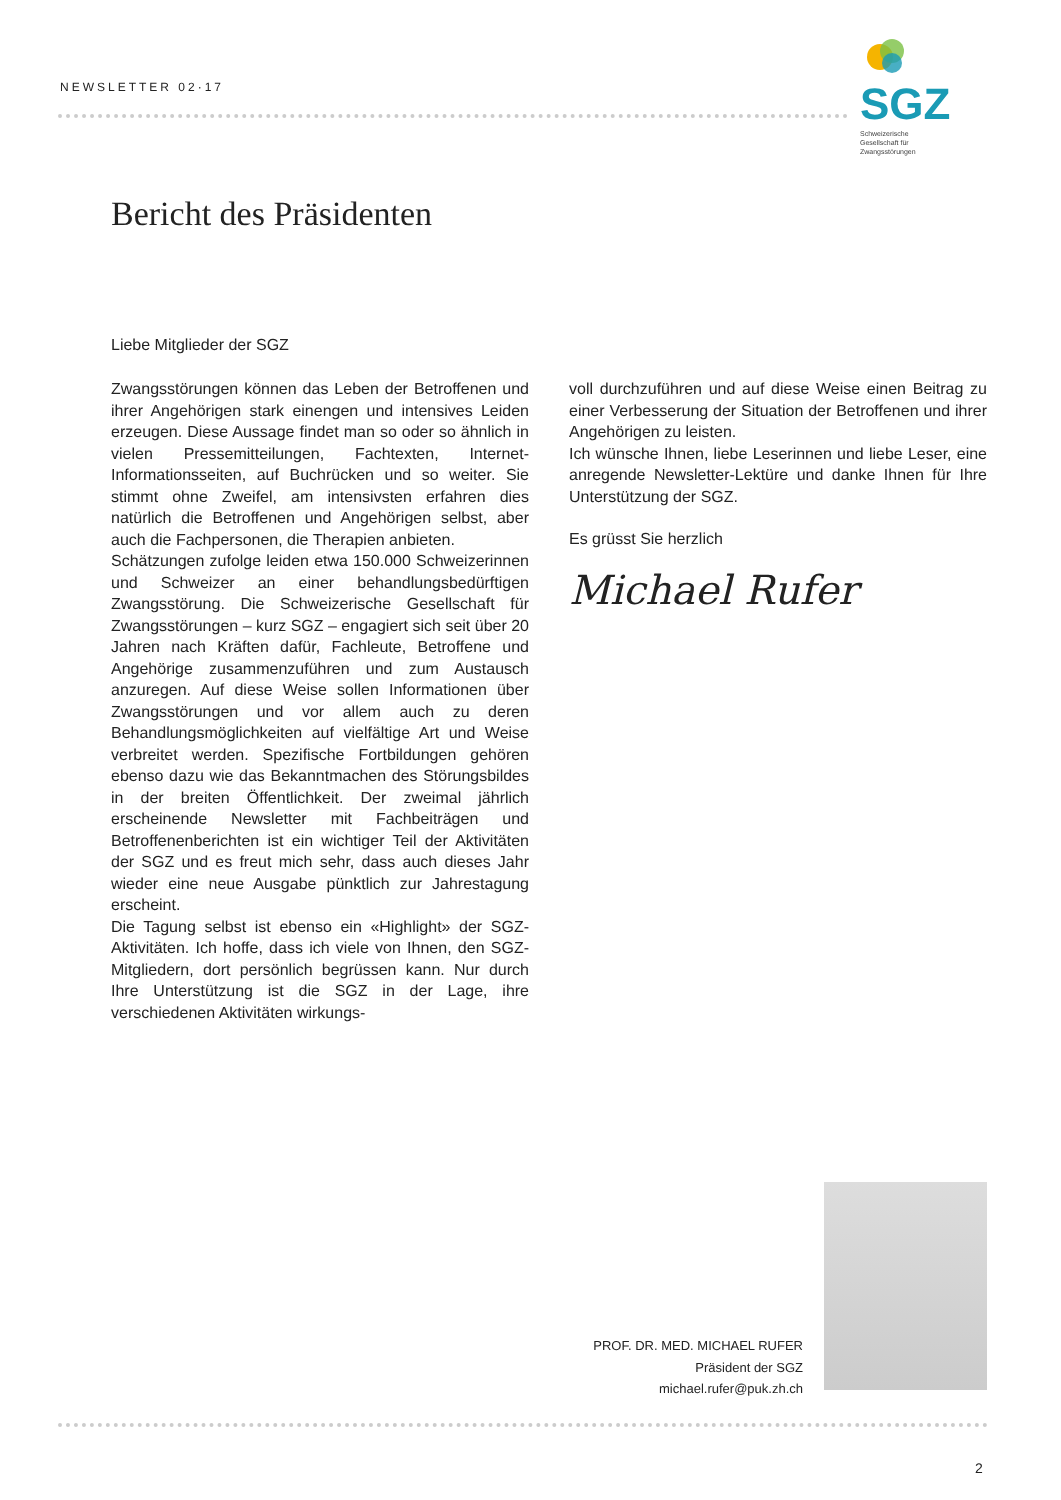NEWSLETTER 02·17
SGZ Schweizerische
Gesellschaft für
Zwangsstörungen
Bericht des Präsidenten
Liebe Mitglieder der SGZ
Zwangsstörungen können das Leben der Betroffenen und ihrer Angehörigen stark einengen und intensives Leiden erzeugen. Diese Aussage findet man so oder so ähnlich in vielen Pressemitteilungen, Fachtexten, Internet-Informationsseiten, auf Buchrücken und so weiter. Sie stimmt ohne Zweifel, am intensivsten erfahren dies natürlich die Betroffenen und Angehörigen selbst, aber auch die Fachpersonen, die Therapien anbieten.
Schätzungen zufolge leiden etwa 150.000 Schweizerinnen und Schweizer an einer behandlungsbedürftigen Zwangsstörung. Die Schweizerische Gesellschaft für Zwangsstörungen – kurz SGZ – engagiert sich seit über 20 Jahren nach Kräften dafür, Fachleute, Betroffene und Angehörige zusammenzuführen und zum Austausch anzuregen. Auf diese Weise sollen Informationen über Zwangsstörungen und vor allem auch zu deren Behandlungsmöglichkeiten auf vielfältige Art und Weise verbreitet werden. Spezifische Fortbildungen gehören ebenso dazu wie das Bekanntmachen des Störungsbildes in der breiten Öffentlichkeit. Der zweimal jährlich erscheinende Newsletter mit Fachbeiträgen und Betroffenenberichten ist ein wichtiger Teil der Aktivitäten der SGZ und es freut mich sehr, dass auch dieses Jahr wieder eine neue Ausgabe pünktlich zur Jahrestagung erscheint.
Die Tagung selbst ist ebenso ein «Highlight» der SGZ-Aktivitäten. Ich hoffe, dass ich viele von Ihnen, den SGZ-Mitgliedern, dort persönlich begrüssen kann. Nur durch Ihre Unterstützung ist die SGZ in der Lage, ihre verschiedenen Aktivitäten wirkungs-
voll durchzuführen und auf diese Weise einen Beitrag zu einer Verbesserung der Situation der Betroffenen und ihrer Angehörigen zu leisten.
Ich wünsche Ihnen, liebe Leserinnen und liebe Leser, eine anregende Newsletter-Lektüre und danke Ihnen für Ihre Unterstützung der SGZ.
Es grüsst Sie herzlich
Michael Rufer
PROF. DR. MED. MICHAEL RUFER
Präsident der SGZ
michael.rufer@puk.zh.ch
2